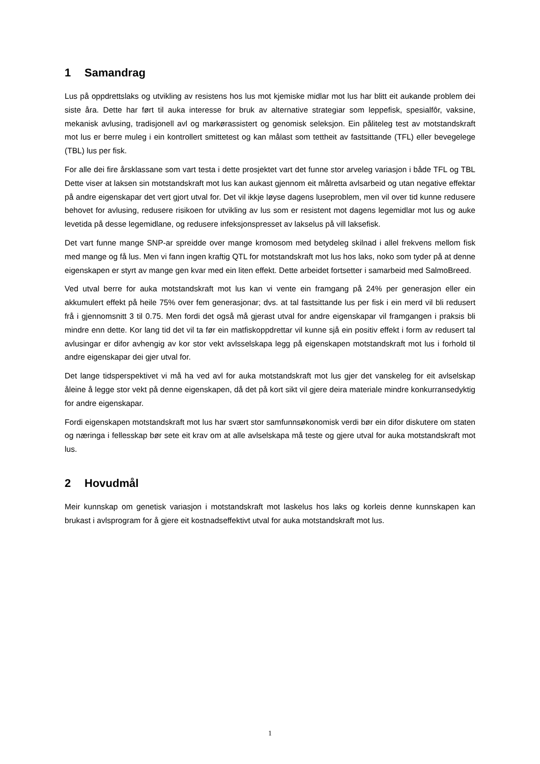1 Samandrag
Lus på oppdrettslaks og utvikling av resistens hos lus mot kjemiske midlar mot lus har blitt eit aukande problem dei siste åra. Dette har ført til auka interesse for bruk av alternative strategiar som leppefisk, spesialfôr, vaksine, mekanisk avlusing, tradisjonell avl og markørassistert og genomisk seleksjon. Ein påliteleg test av motstandskraft mot lus er berre muleg i ein kontrollert smittetest og kan målast som tettheit av fastsittande (TFL) eller bevegelege (TBL) lus per fisk.
For alle dei fire årsklassane som vart testa i dette prosjektet vart det funne stor arveleg variasjon i både TFL og TBL Dette viser at laksen sin motstandskraft mot lus kan aukast gjennom eit målretta avlsarbeid og utan negative effektar på andre eigenskapar det vert gjort utval for. Det vil ikkje løyse dagens luseproblem, men vil over tid kunne redusere behovet for avlusing, redusere risikoen for utvikling av lus som er resistent mot dagens legemidlar mot lus og auke levetida på desse legemidlane, og redusere infeksjonspresset av lakselus på vill laksefisk.
Det vart funne mange SNP-ar spreidde over mange kromosom med betydeleg skilnad i allel frekvens mellom fisk med mange og få lus. Men vi fann ingen kraftig QTL for motstandskraft mot lus hos laks, noko som tyder på at denne eigenskapen er styrt av mange gen kvar med ein liten effekt. Dette arbeidet fortsetter i samarbeid med SalmoBreed.
Ved utval berre for auka motstandskraft mot lus kan vi vente ein framgang på 24% per generasjon eller ein akkumulert effekt på heile 75% over fem generasjonar; dvs. at tal fastsittande lus per fisk i ein merd vil bli redusert frå i gjennomsnitt 3 til 0.75. Men fordi det også må gjerast utval for andre eigenskapar vil framgangen i praksis bli mindre enn dette. Kor lang tid det vil ta før ein matfiskoppdrettar vil kunne sjå ein positiv effekt i form av redusert tal avlusingar er difor avhengig av kor stor vekt avlsselskapa legg på eigenskapen motstandskraft mot lus i forhold til andre eigenskapar dei gjer utval for.
Det lange tidsperspektivet vi må ha ved avl for auka motstandskraft mot lus gjer det vanskeleg for eit avlselskap åleine å legge stor vekt på denne eigenskapen, då det på kort sikt vil gjere deira materiale mindre konkurransedyktig for andre eigenskapar.
Fordi eigenskapen motstandskraft mot lus har svært stor samfunnsøkonomisk verdi bør ein difor diskutere om staten og næringa i fellesskap bør sete eit krav om at alle avlselskapa må teste og gjere utval for auka motstandskraft mot lus.
2 Hovudmål
Meir kunnskap om genetisk variasjon i motstandskraft mot laskelus hos laks og korleis denne kunnskapen kan brukast i avlsprogram for å gjere eit kostnadseffektivt utval for auka motstandskraft mot lus.
1